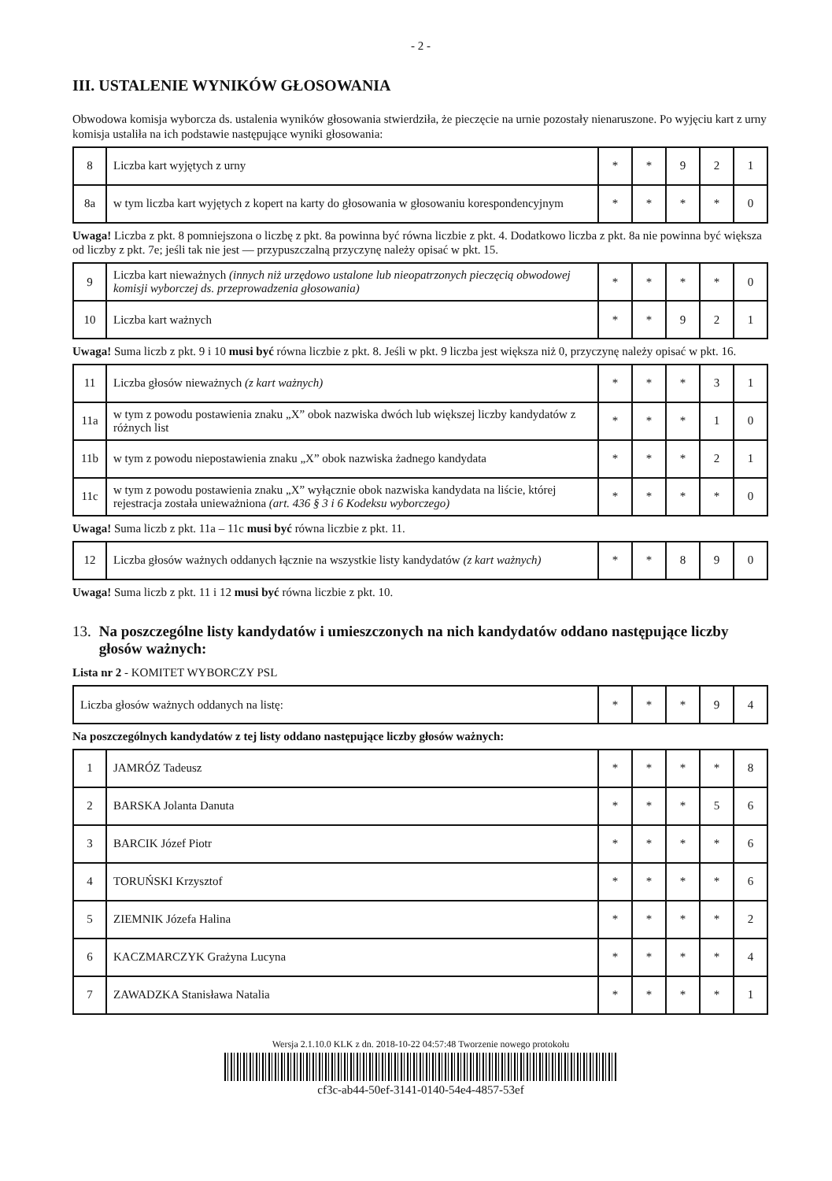- 2 -
III. USTALENIE WYNIKÓW GŁOSOWANIA
Obwodowa komisja wyborcza ds. ustalenia wyników głosowania stwierdziła, że pieczęcie na urnie pozostały nienaruszone. Po wyjęciu kart z urny komisja ustaliła na ich podstawie następujące wyniki głosowania:
| 8 | Liczba kart wyjętych z urny | * | * | 9 | 2 | 1 |
| 8a | w tym liczba kart wyjętych z kopert na karty do głosowania w głosowaniu korespondencyjnym | * | * | * | * | 0 |
Uwaga! Liczba z pkt. 8 pomniejszona o liczbę z pkt. 8a powinna być równa liczbie z pkt. 4. Dodatkowo liczba z pkt. 8a nie powinna być większa od liczby z pkt. 7e; jeśli tak nie jest — przypuszczalną przyczynę należy opisać w pkt. 15.
| 9 | Liczba kart nieważnych (innych niż urzędowo ustalone lub nieopatrzonych pieczęcią obwodowej komisji wyborczej ds. przeprowadzenia głosowania) | * | * | * | * | 0 |
| 10 | Liczba kart ważnych | * | * | 9 | 2 | 1 |
Uwaga! Suma liczb z pkt. 9 i 10 musi być równa liczbie z pkt. 8. Jeśli w pkt. 9 liczba jest większa niż 0, przyczynę należy opisać w pkt. 16.
| 11 | Liczba głosów nieważnych (z kart ważnych) | * | * | * | 3 | 1 |
| 11a | w tym z powodu postawienia znaku „X” obok nazwiska dwóch lub większej liczby kandydatów z różnych list | * | * | * | 1 | 0 |
| 11b | w tym z powodu niepostawienia znaku „X” obok nazwiska żadnego kandydata | * | * | * | 2 | 1 |
| 11c | w tym z powodu postawienia znaku „X” wyłącznie obok nazwiska kandydata na liście, której rejestracja została unieważniona (art. 436 § 3 i 6 Kodeksu wyborczego) | * | * | * | * | 0 |
Uwaga! Suma liczb z pkt. 11a – 11c musi być równa liczbie z pkt. 11.
| 12 | Liczba głosów ważnych oddanych łącznie na wszystkie listy kandydatów (z kart ważnych) | * | * | 8 | 9 | 0 |
Uwaga! Suma liczb z pkt. 11 i 12 musi być równa liczbie z pkt. 10.
13. Na poszczególne listy kandydatów i umieszczonych na nich kandydatów oddano następujące liczby głosów ważnych:
Lista nr 2 - KOMITET WYBORCZY PSL
| Liczba głosów ważnych oddanych na listę: | * | * | * | 9 | 4 |
Na poszczególnych kandydatów z tej listy oddano następujące liczby głosów ważnych:
| 1 | JAMRÓZ Tadeusz | * | * | * | * | 8 |
| 2 | BARSKA Jolanta Danuta | * | * | * | 5 | 6 |
| 3 | BARCIK Józef Piotr | * | * | * | * | 6 |
| 4 | TORUŃSKI Krzysztof | * | * | * | * | 6 |
| 5 | ZIEMNIK Józefa Halina | * | * | * | * | 2 |
| 6 | KACZMARCZYK Grażyna Lucyna | * | * | * | * | 4 |
| 7 | ZAWADZKA Stanisława Natalia | * | * | * | * | 1 |
Wersja 2.1.10.0 KLK z dn. 2018-10-22 04:57:48 Tworzenie nowego protokołu
cf3c-ab44-50ef-3141-0140-54e4-4857-53ef